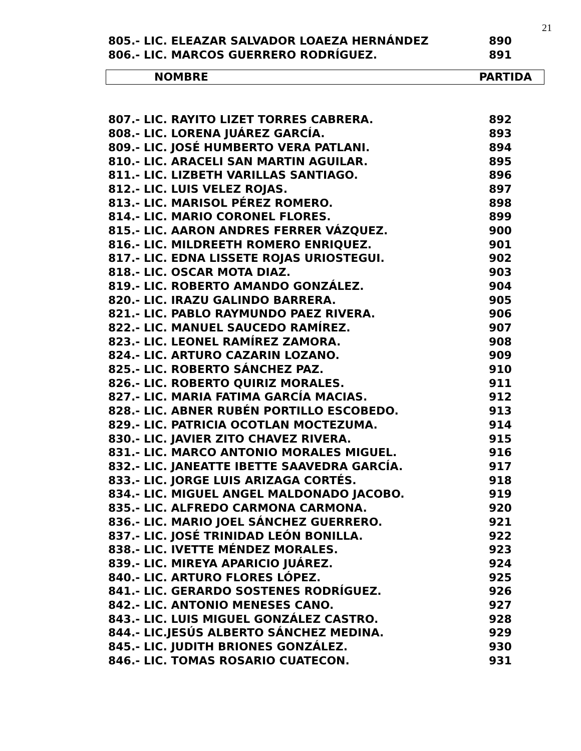21
| 805.- LIC. ELEAZAR SALVADOR LOAEZA HERNÁNDEZ | 890 |
| 806.- LIC. MARCOS GUERRERO RODRÍGUEZ. | 891 |
NOMBRE PARTIDA
| 807.- LIC. RAYITO LIZET TORRES CABRERA. | 892 |
| 808.- LIC. LORENA JUÁREZ GARCÍA. | 893 |
| 809.- LIC. JOSÉ HUMBERTO VERA PATLANI. | 894 |
| 810.- LIC. ARACELI SAN MARTIN AGUILAR. | 895 |
| 811.- LIC. LIZBETH VARILLAS SANTIAGO. | 896 |
| 812.- LIC. LUIS VELEZ ROJAS. | 897 |
| 813.- LIC. MARISOL PÉREZ ROMERO. | 898 |
| 814.- LIC. MARIO CORONEL FLORES. | 899 |
| 815.- LIC. AARON ANDRES FERRER VÁZQUEZ. | 900 |
| 816.- LIC. MILDREETH ROMERO ENRIQUEZ. | 901 |
| 817.- LIC. EDNA LISSETE ROJAS URIOSTEGUI. | 902 |
| 818.- LIC. OSCAR MOTA DIAZ. | 903 |
| 819.- LIC. ROBERTO AMANDO GONZÁLEZ. | 904 |
| 820.- LIC. IRAZU GALINDO BARRERA. | 905 |
| 821.- LIC. PABLO RAYMUNDO PAEZ RIVERA. | 906 |
| 822.- LIC. MANUEL SAUCEDO RAMÍREZ. | 907 |
| 823.- LIC. LEONEL RAMÍREZ ZAMORA. | 908 |
| 824.- LIC. ARTURO CAZARIN LOZANO. | 909 |
| 825.- LIC. ROBERTO SÁNCHEZ PAZ. | 910 |
| 826.- LIC. ROBERTO QUIRIZ MORALES. | 911 |
| 827.- LIC. MARIA FATIMA GARCÍA MACIAS. | 912 |
| 828.- LIC. ABNER RUBÉN PORTILLO ESCOBEDO. | 913 |
| 829.- LIC. PATRICIA OCOTLAN MOCTEZUMA. | 914 |
| 830.- LIC. JAVIER ZITO CHAVEZ RIVERA. | 915 |
| 831.- LIC. MARCO ANTONIO MORALES MIGUEL. | 916 |
| 832.- LIC. JANEATTE IBETTE SAAVEDRA GARCÍA. | 917 |
| 833.- LIC. JORGE LUIS ARIZAGA CORTÉS. | 918 |
| 834.- LIC. MIGUEL ANGEL MALDONADO JACOBO. | 919 |
| 835.- LIC. ALFREDO CARMONA CARMONA. | 920 |
| 836.- LIC. MARIO JOEL SÁNCHEZ GUERRERO. | 921 |
| 837.- LIC. JOSÉ TRINIDAD LEÓN BONILLA. | 922 |
| 838.- LIC. IVETTE MÉNDEZ MORALES. | 923 |
| 839.- LIC. MIREYA APARICIO JUÁREZ. | 924 |
| 840.- LIC. ARTURO FLORES LÓPEZ. | 925 |
| 841.- LIC. GERARDO SOSTENES RODRÍGUEZ. | 926 |
| 842.- LIC. ANTONIO MENESES CANO. | 927 |
| 843.- LIC. LUIS MIGUEL GONZÁLEZ CASTRO. | 928 |
| 844.- LIC.JESÚS ALBERTO SÁNCHEZ MEDINA. | 929 |
| 845.- LIC. JUDITH BRIONES GONZÁLEZ. | 930 |
| 846.- LIC. TOMAS ROSARIO CUATECON. | 931 |